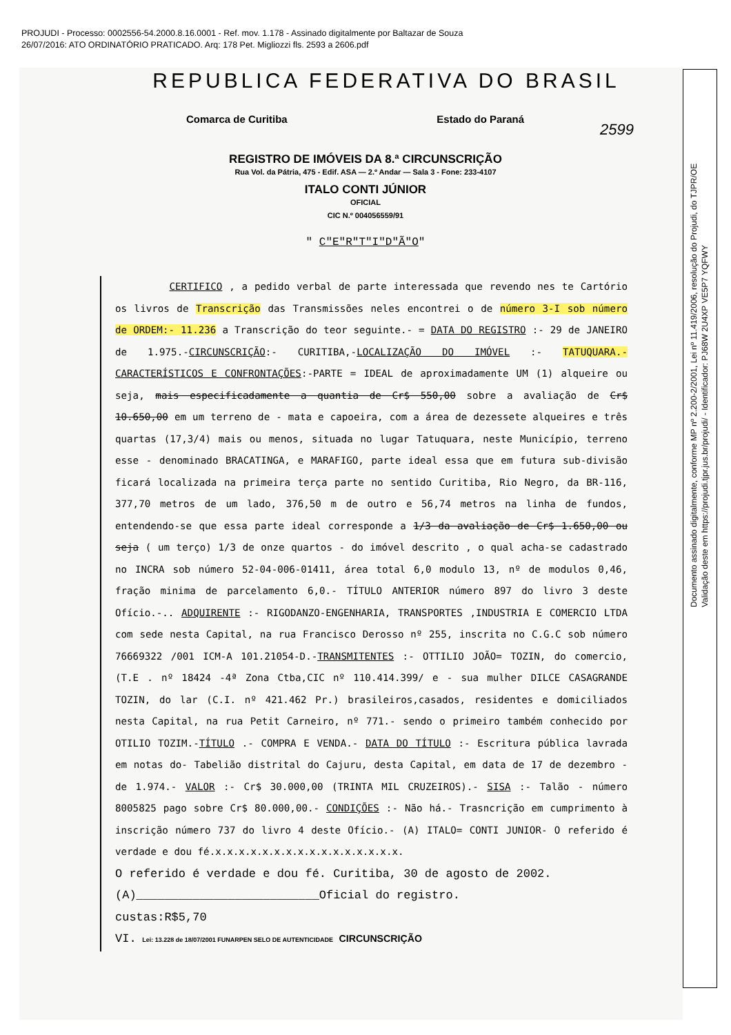PROJUDI - Processo: 0002556-54.2000.8.16.0001 - Ref. mov. 1.178 - Assinado digitalmente por Baltazar de Souza
26/07/2016: ATO ORDINATÓRIO PRATICADO. Arq: 178 Pet. Migliozzi fls. 2593 a 2606.pdf
REPUBLICA FEDERATIVA DO BRASIL
Comarca de Curitiba Estado do Paraná
2599
REGISTRO DE IMÓVEIS DA 8.ª CIRCUNSCRIÇÃO
Rua Vol. da Pátria, 475 - Edif. ASA — 2.º Andar — Sala 3 - Fone: 233-4107
ITALO CONTI JÚNIOR
OFICIAL
CIC N.º 004056559/91
" C"E"R"T"I"D"Ã"O"
CERTIFICO , a pedido verbal de parte interessada que revendo nes te Cartório os livros de Transcrição das Transmissões neles encontrei o de número 3-I sob número de ORDEM:- 11.236 a Transcrição do teor seguinte.- = DATA DO REGISTRO :- 29 de JANEIRO de 1.975.-CIRCUNSCRIÇÃO:- CURITIBA,-LOCALIZAÇÃO DO IMÓVEL :- TATUQUARA.- CARACTERÍSTICOS E CONFRONTAÇÕES:-PARTE = IDEAL de aproximadamente UM (1) alqueire ou seja, mais especificadamente a quantia de Cr$ 550,00 sobre a avaliação de Cr$ 10.650,00 em um terreno de - mata e capoeira, com a área de dezessete alqueires e três quartas (17,3/4) mais ou menos, situada no lugar Tatuquara, neste Município, terreno esse - denominado BRACATINGA, e MARAFIGO, parte ideal essa que em futura sub-divisão ficará localizada na primeira terça parte no sentido Curitiba, Rio Negro, da BR-116, 377,70 metros de um lado, 376,50 m de outro e 56,74 metros na linha de fundos, entendendo-se que essa parte ideal corresponde a 1/3 da avaliação de Cr$ 1.650,00 ou seja ( um terço) 1/3 de onze quartos - do imóvel descrito , o qual acha-se cadastrado no INCRA sob número 52-04-006-01411, área total 6,0 modulo 13, nº de modulos 0,46, fração minima de parcelamento 6,0.- TÍTULO ANTERIOR número 897 do livro 3 deste Ofício.-.. ADQUIRENTE :- RIGODANZO-ENGENHARIA, TRANSPORTES ,INDUSTRIA E COMERCIO LTDA com sede nesta Capital, na rua Francisco Derosso nº 255, inscrita no C.G.C sob número 76669322 /001 ICM-A 101.21054-D.-TRANSMITENTES :- OTTILIO JOÃO= TOZIN, do comercio, (T.E . nº 18424 -4ª Zona Ctba,CIC nº 110.414.399/ e - sua mulher DILCE CASAGRANDE TOZIN, do lar (C.I. nº 421.462 Pr.) brasileiros,casados, residentes e domiciliados nesta Capital, na rua Petit Carneiro, nº 771.- sendo o primeiro também conhecido por OTILIO TOZIM.-TÍTULO .- COMPRA E VENDA.- DATA DO TÍTULO :- Escritura pública lavrada em notas do- Tabelião distrital do Cajuru, desta Capital, em data de 17 de dezembro - de 1.974.- VALOR :- Cr$ 30.000,00 (TRINTA MIL CRUZEIROS).- SISA :- Talão - número 8005825 pago sobre Cr$ 80.000,00.- CONDIÇÕES :- Não há.- Trasncrição em cumprimento à inscrição número 737 do livro 4 deste Ofício.- (A) ITALO= CONTI JUNIOR- O referido é verdade e dou fé.x.x.x.x.x.x.x.x.x.x.x.x.x.x.x.x.
O referido é verdade e dou fé. Curitiba, 30 de agosto de 2002.
(A)__________________________Oficial do registro.
custas:R$5,70
VI. Lei: 13.228 de 18/07/2001 FUNARPEN SELO DE AUTENTICIDADE CIRCUNSCRIÇÃO
Documento assinado digitalmente, conforme MP nº 2.200-2/2001, Lei nº 11.419/2006, resolução do Projudi, do TJPR/OE
Validação deste em https://projudi.tjpr.jus.br/projudi/ - Identificador: PJ68W 2U4XP VE5P7 YQFWY